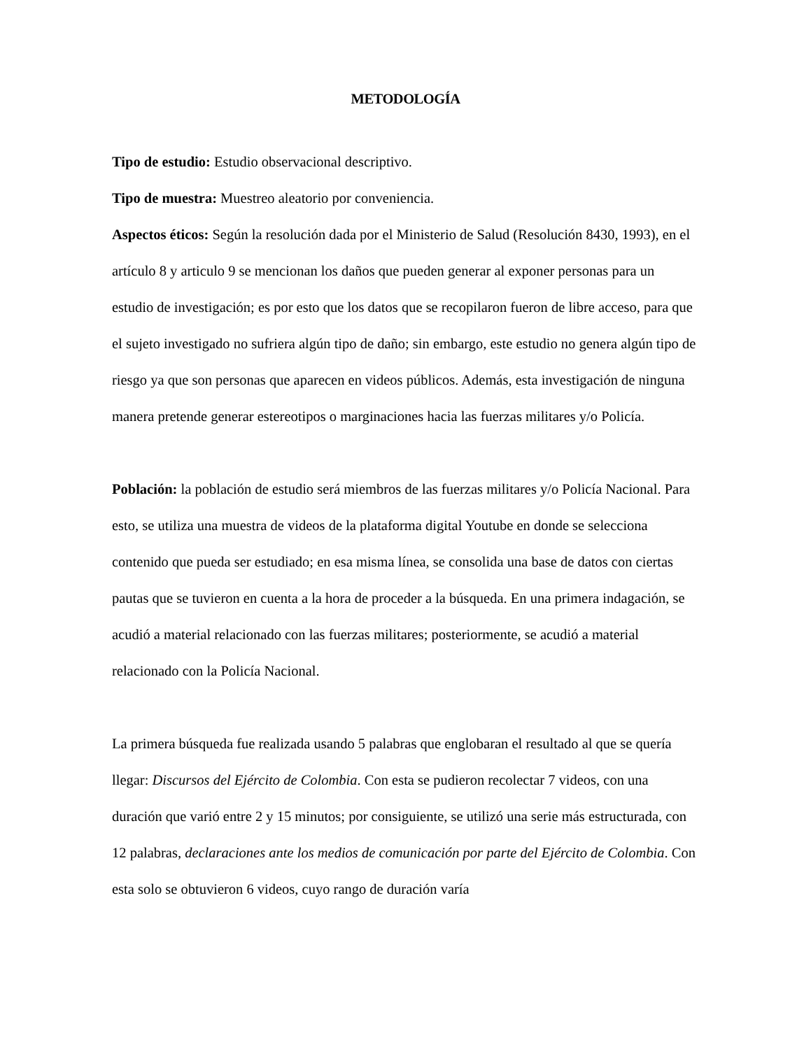METODOLOGÍA
Tipo de estudio: Estudio observacional descriptivo.
Tipo de muestra: Muestreo aleatorio por conveniencia.
Aspectos éticos: Según la resolución dada por el Ministerio de Salud (Resolución 8430, 1993), en el artículo 8 y articulo 9 se mencionan los daños que pueden generar al exponer personas para un estudio de investigación; es por esto que los datos que se recopilaron fueron de libre acceso, para que el sujeto investigado no sufriera algún tipo de daño; sin embargo, este estudio no genera algún tipo de riesgo ya que son personas que aparecen en videos públicos. Además, esta investigación de ninguna manera pretende generar estereotipos o marginaciones hacia las fuerzas militares y/o Policía.
Población: la población de estudio será miembros de las fuerzas militares y/o Policía Nacional. Para esto, se utiliza una muestra de videos de la plataforma digital Youtube en donde se selecciona contenido que pueda ser estudiado; en esa misma línea, se consolida una base de datos con ciertas pautas que se tuvieron en cuenta a la hora de proceder a la búsqueda. En una primera indagación, se acudió a material relacionado con las fuerzas militares; posteriormente, se acudió a material relacionado con la Policía Nacional.
La primera búsqueda fue realizada usando 5 palabras que englobaran el resultado al que se quería llegar: Discursos del Ejército de Colombia. Con esta se pudieron recolectar 7 videos, con una duración que varió entre 2 y 15 minutos; por consiguiente, se utilizó una serie más estructurada, con 12 palabras, declaraciones ante los medios de comunicación por parte del Ejército de Colombia. Con esta solo se obtuvieron 6 videos, cuyo rango de duración varía